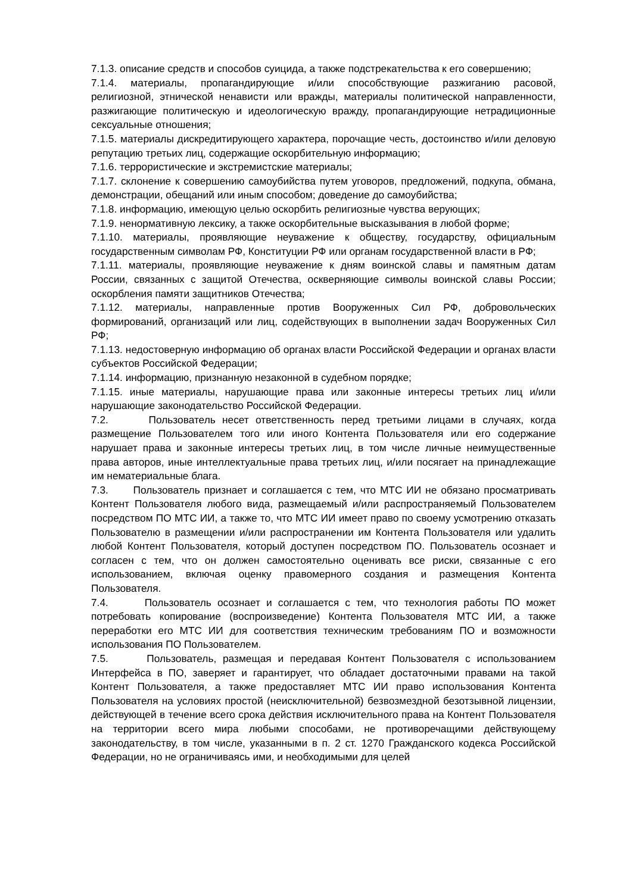7.1.3. описание средств и способов суицида, а также подстрекательства к его совершению;
7.1.4. материалы, пропагандирующие и/или способствующие разжиганию расовой, религиозной, этнической ненависти или вражды, материалы политической направленности, разжигающие политическую и идеологическую вражду, пропагандирующие нетрадиционные сексуальные отношения;
7.1.5. материалы дискредитирующего характера, порочащие честь, достоинство и/или деловую репутацию третьих лиц, содержащие оскорбительную информацию;
7.1.6. террористические и экстремистские материалы;
7.1.7. склонение к совершению самоубийства путем уговоров, предложений, подкупа, обмана, демонстрации, обещаний или иным способом; доведение до самоубийства;
7.1.8. информацию, имеющую целью оскорбить религиозные чувства верующих;
7.1.9. ненормативную лексику, а также оскорбительные высказывания в любой форме;
7.1.10. материалы, проявляющие неуважение к обществу, государству, официальным государственным символам РФ, Конституции РФ или органам государственной власти в РФ;
7.1.11. материалы, проявляющие неуважение к дням воинской славы и памятным датам России, связанных с защитой Отечества, оскверняющие символы воинской славы России; оскорбления памяти защитников Отечества;
7.1.12. материалы, направленные против Вооруженных Сил РФ, добровольческих формирований, организаций или лиц, содействующих в выполнении задач Вооруженных Сил РФ;
7.1.13. недостоверную информацию об органах власти Российской Федерации и органах власти субъектов Российской Федерации;
7.1.14. информацию, признанную незаконной в судебном порядке;
7.1.15. иные материалы, нарушающие права или законные интересы третьих лиц и/или нарушающие законодательство Российской Федерации.
7.2. Пользователь несет ответственность перед третьими лицами в случаях, когда размещение Пользователем того или иного Контента Пользователя или его содержание нарушает права и законные интересы третьих лиц, в том числе личные неимущественные права авторов, иные интеллектуальные права третьих лиц, и/или посягает на принадлежащие им нематериальные блага.
7.3. Пользователь признает и соглашается с тем, что МТС ИИ не обязано просматривать Контент Пользователя любого вида, размещаемый и/или распространяемый Пользователем посредством ПО МТС ИИ, а также то, что МТС ИИ имеет право по своему усмотрению отказать Пользователю в размещении и/или распространении им Контента Пользователя или удалить любой Контент Пользователя, который доступен посредством ПО. Пользователь осознает и согласен с тем, что он должен самостоятельно оценивать все риски, связанные с его использованием, включая оценку правомерного создания и размещения Контента Пользователя.
7.4. Пользователь осознает и соглашается с тем, что технология работы ПО может потребовать копирование (воспроизведение) Контента Пользователя МТС ИИ, а также переработки его МТС ИИ для соответствия техническим требованиям ПО и возможности использования ПО Пользователем.
7.5. Пользователь, размещая и передавая Контент Пользователя с использованием Интерфейса в ПО, заверяет и гарантирует, что обладает достаточными правами на такой Контент Пользователя, а также предоставляет МТС ИИ право использования Контента Пользователя на условиях простой (неисключительной) безвозмездной безотзывной лицензии, действующей в течение всего срока действия исключительного права на Контент Пользователя на территории всего мира любыми способами, не противоречащими действующему законодательству, в том числе, указанными в п. 2 ст. 1270 Гражданского кодекса Российской Федерации, но не ограничиваясь ими, и необходимыми для целей